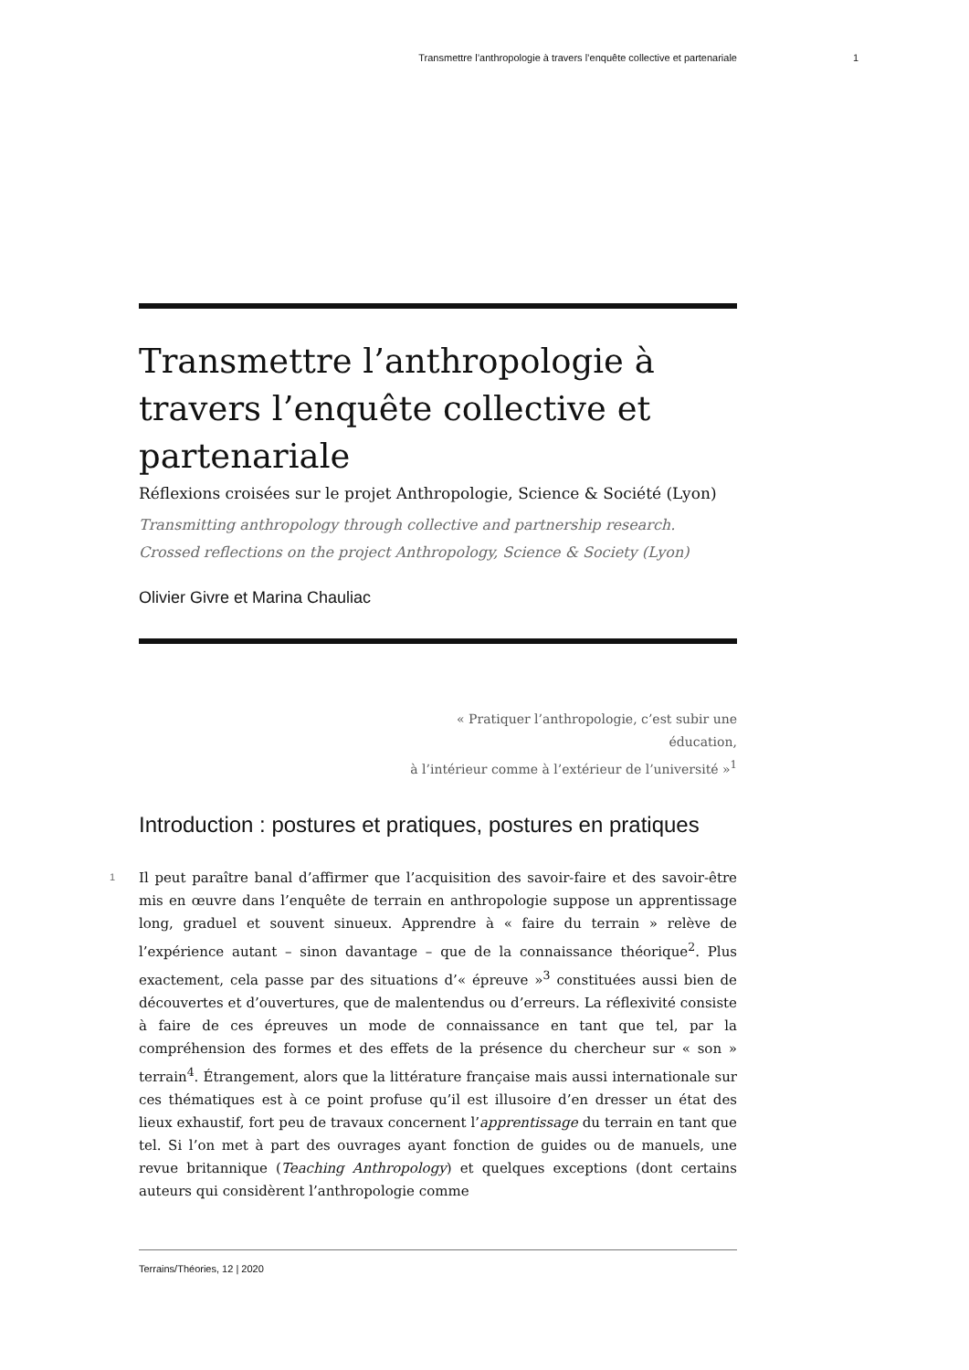Transmettre l’anthropologie à travers l’enquête collective et partenariale 1
Transmettre l’anthropologie à travers l’enquête collective et partenariale
Réflexions croisées sur le projet Anthropologie, Science & Société (Lyon)
Transmitting anthropology through collective and partnership research. Crossed reflections on the project Anthropology, Science & Society (Lyon)
Olivier Givre et Marina Chauliac
« Pratiquer l’anthropologie, c’est subir une
éducation,
à l’intérieur comme à l’extérieur de l’université »<sup>1</sup>
Introduction : postures et pratiques, postures en pratiques
1
Il peut paraître banal d’affirmer que l’acquisition des savoir-faire et des savoir-être mis en œuvre dans l’enquête de terrain en anthropologie suppose un apprentissage long, graduel et souvent sinueux. Apprendre à « faire du terrain » relève de l’expérience autant – sinon davantage – que de la connaissance théorique<sup>2</sup>. Plus exactement, cela passe par des situations d’« épreuve »<sup>3</sup> constituées aussi bien de découvertes et d’ouvertures, que de malentendus ou d’erreurs. La réflexivité consiste à faire de ces épreuves un mode de connaissance en tant que tel, par la compréhension des formes et des effets de la présence du chercheur sur « son » terrain<sup>4</sup>. Étrangement, alors que la littérature française mais aussi internationale sur ces thématiques est à ce point profuse qu’il est illusoire d’en dresser un état des lieux exhaustif, fort peu de travaux concernent l’apprentissage du terrain en tant que tel. Si l’on met à part des ouvrages ayant fonction de guides ou de manuels, une revue britannique (Teaching Anthropology) et quelques exceptions (dont certains auteurs qui considèrent l’anthropologie comme
Terrains/Théories, 12 | 2020